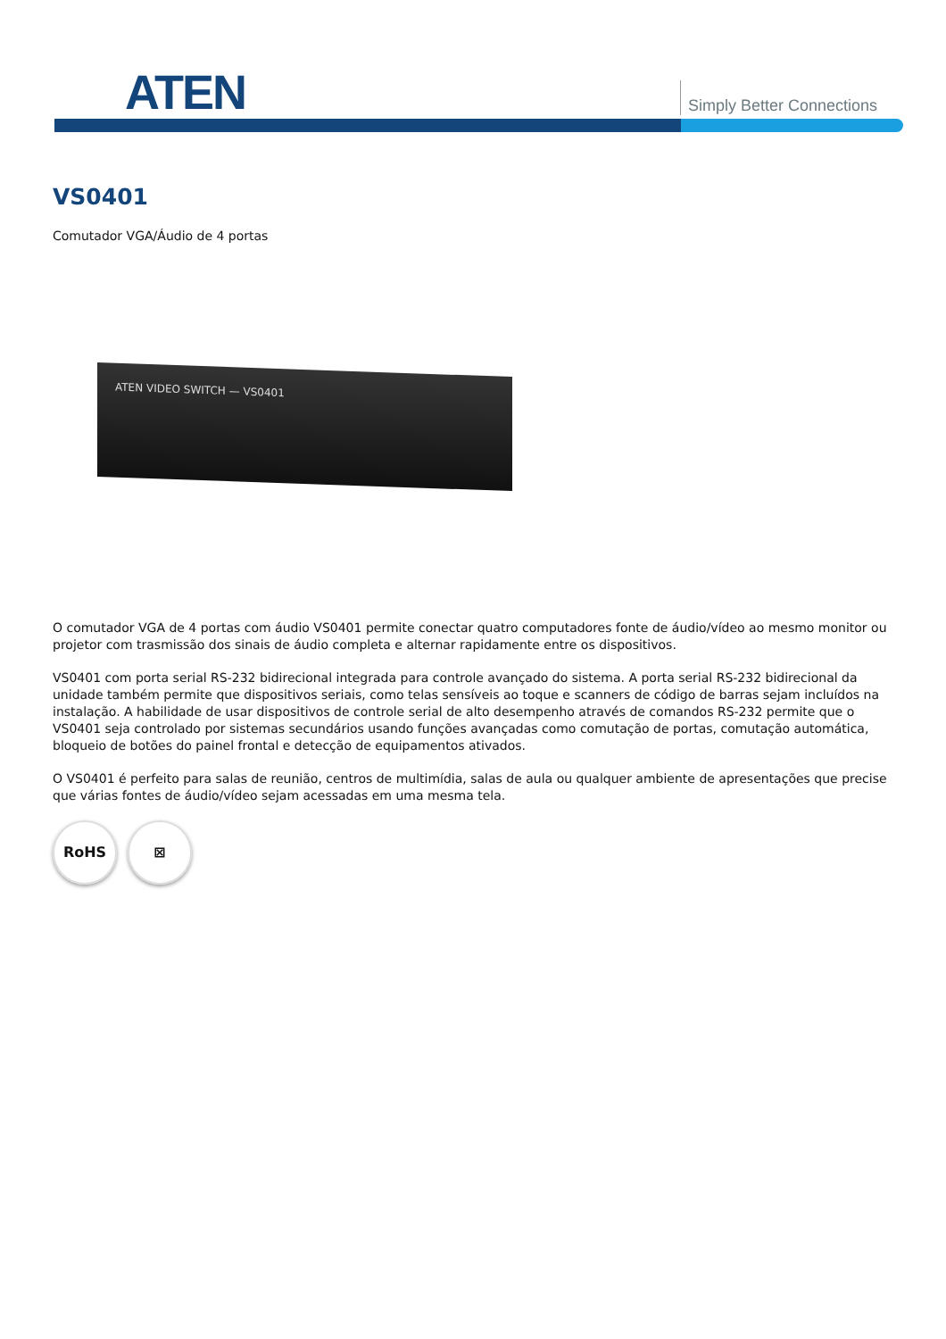ATEN Simply Better Connections
VS0401
Comutador VGA/Áudio de 4 portas
ATEN VIDEO SWITCH — VS0401
O comutador VGA de 4 portas com áudio VS0401 permite conectar quatro computadores fonte de áudio/vídeo ao mesmo monitor ou projetor com trasmissão dos sinais de áudio completa e alternar rapidamente entre os dispositivos.
VS0401 com porta serial RS-232 bidirecional integrada para controle avançado do sistema. A porta serial RS-232 bidirecional da unidade também permite que dispositivos seriais, como telas sensíveis ao toque e scanners de código de barras sejam incluídos na instalação. A habilidade de usar dispositivos de controle serial de alto desempenho através de comandos RS-232 permite que o VS0401 seja controlado por sistemas secundários usando funções avançadas como comutação de portas, comutação automática, bloqueio de botões do painel frontal e detecção de equipamentos ativados.
O VS0401 é perfeito para salas de reunião, centros de multimídia, salas de aula ou qualquer ambiente de apresentações que precise que várias fontes de áudio/vídeo sejam acessadas em uma mesma tela.
RoHS ⊠